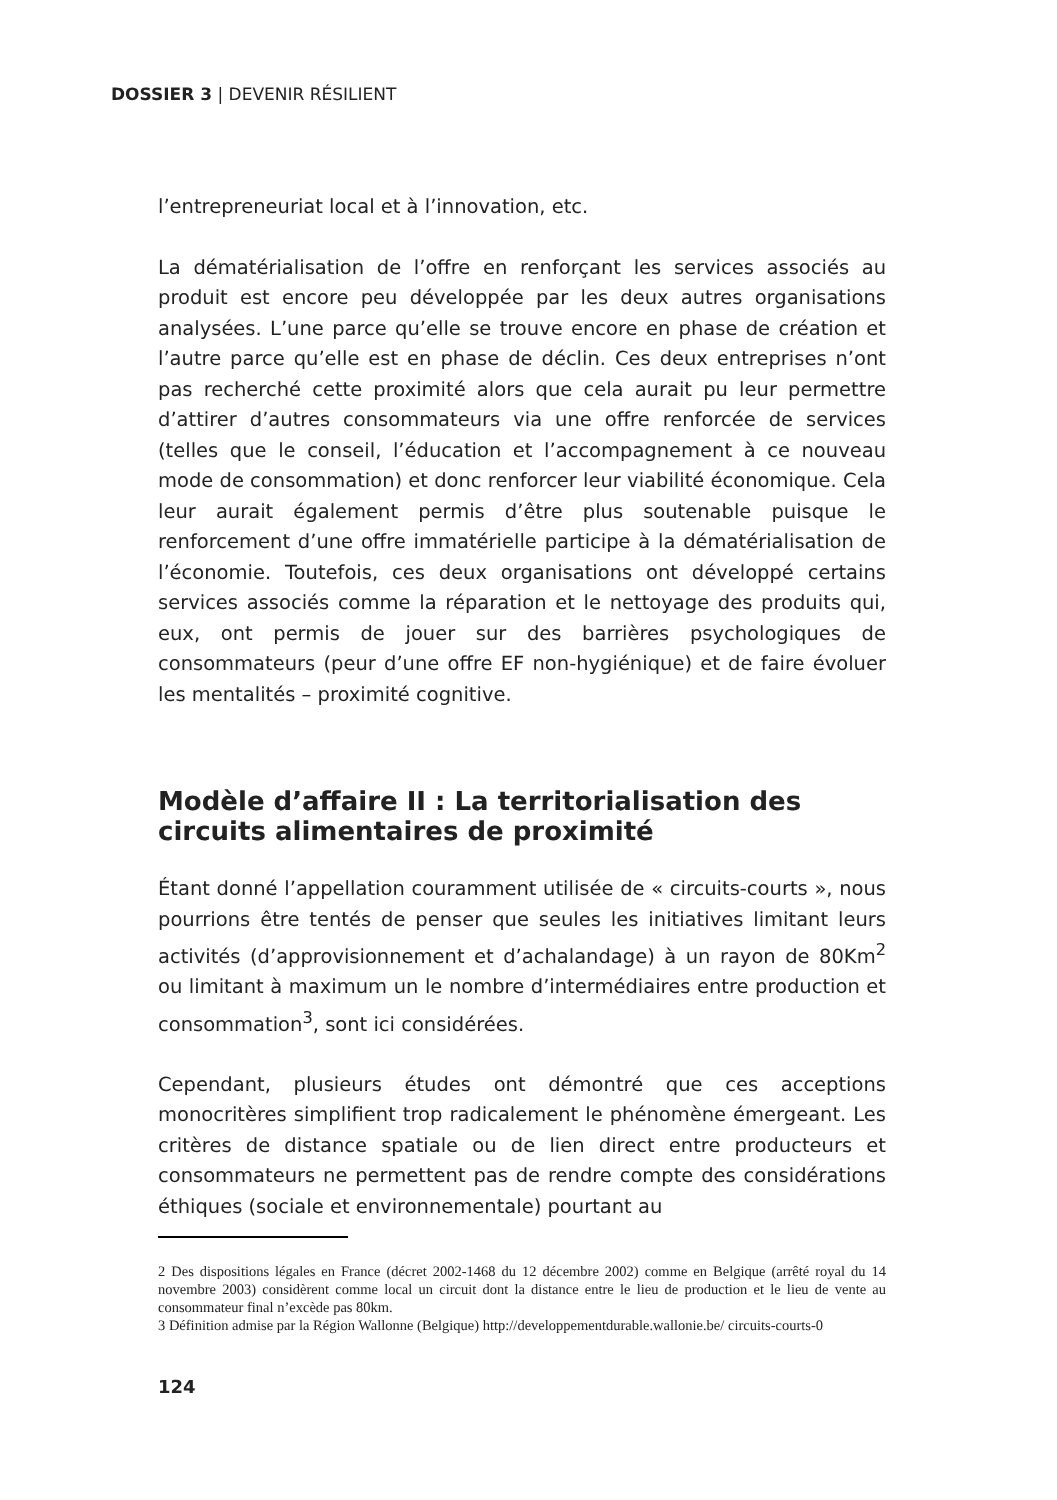DOSSIER 3 | DEVENIR RÉSILIENT
l’entrepreneuriat local et à l’innovation, etc.
La dématérialisation de l’offre en renforçant les services associés au produit est encore peu développée par les deux autres organisations analysées. L’une parce qu’elle se trouve encore en phase de création et l’autre parce qu’elle est en phase de déclin. Ces deux entreprises n’ont pas recherché cette proximité alors que cela aurait pu leur permettre d’attirer d’autres consommateurs via une offre renforcée de services (telles que le conseil, l’éducation et l’accompagnement à ce nouveau mode de consommation) et donc renforcer leur viabilité économique. Cela leur aurait également permis d’être plus soutenable puisque le renforcement d’une offre immatérielle participe à la dématérialisation de l’économie. Toutefois, ces deux organisations ont développé certains services associés comme la réparation et le nettoyage des produits qui, eux, ont permis de jouer sur des barrières psychologiques de consommateurs (peur d’une offre EF non-hygiénique) et de faire évoluer les mentalités – proximité cognitive.
Modèle d’affaire II : La territorialisation des circuits alimentaires de proximité
Étant donné l’appellation couramment utilisée de « circuits-courts », nous pourrions être tentés de penser que seules les initiatives limitant leurs activités (d’approvisionnement et d’achalandage) à un rayon de 80Km<sup>2</sup> ou limitant à maximum un le nombre d’intermédiaires entre production et consommation<sup>3</sup>, sont ici considérées.
Cependant, plusieurs études ont démontré que ces acceptions monocritères simplifient trop radicalement le phénomène émergeant. Les critères de distance spatiale ou de lien direct entre producteurs et consommateurs ne permettent pas de rendre compte des considérations éthiques (sociale et environnementale) pourtant au
2 Des dispositions légales en France (décret 2002-1468 du 12 décembre 2002) comme en Belgique (arrêté royal du 14 novembre 2003) considèrent comme local un circuit dont la distance entre le lieu de production et le lieu de vente au consommateur final n’excède pas 80km.
3 Définition admise par la Région Wallonne (Belgique) http://developpementdurable.wallonie.be/ circuits-courts-0
124